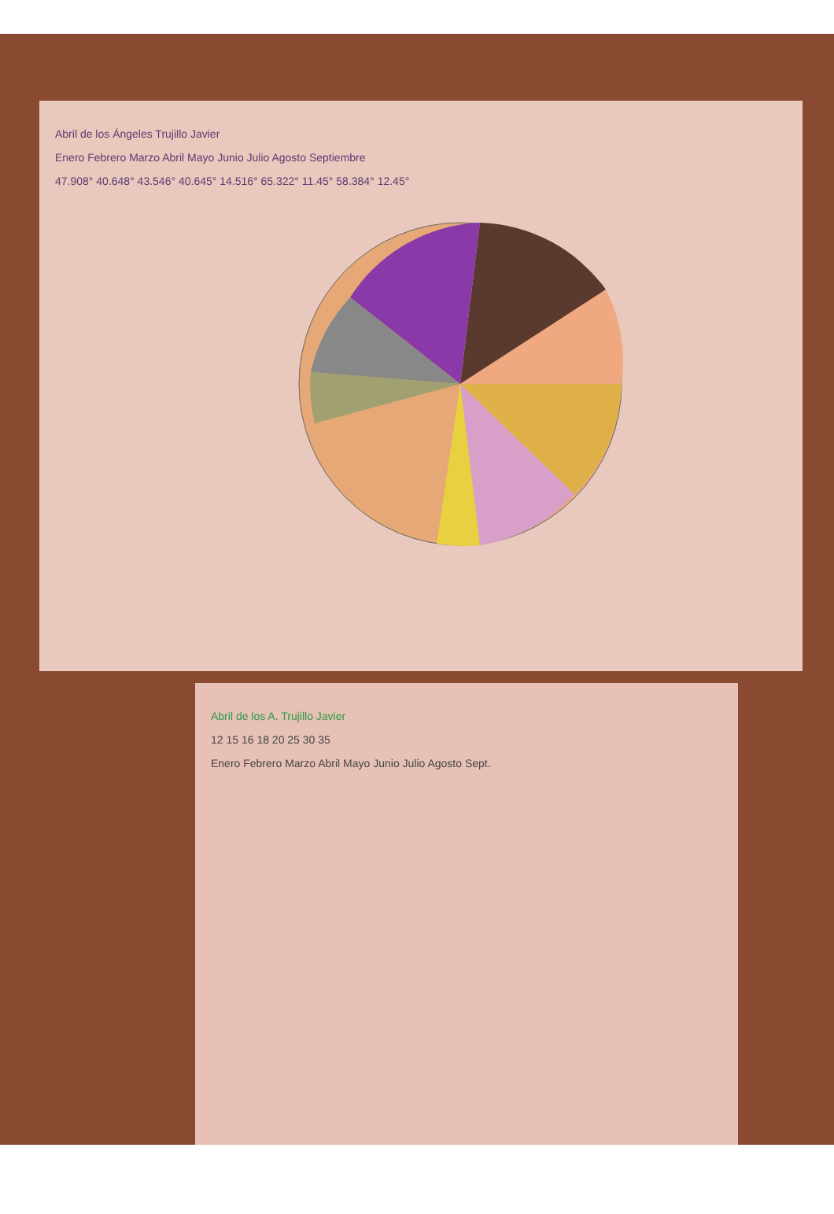Abril de los Ángeles Trujillo Javier
Enero Febrero Marzo Abril Mayo Junio Julio Agosto Septiembre
47.908° 40.648° 43.546° 40.645° 14.516° 65.322° 11.45° 58.384° 12.45°
Abril de los A. Trujillo Javier
12 15 16 18 20 25 30 35
Enero Febrero Marzo Abril Mayo Junio Julio Agosto Sept.